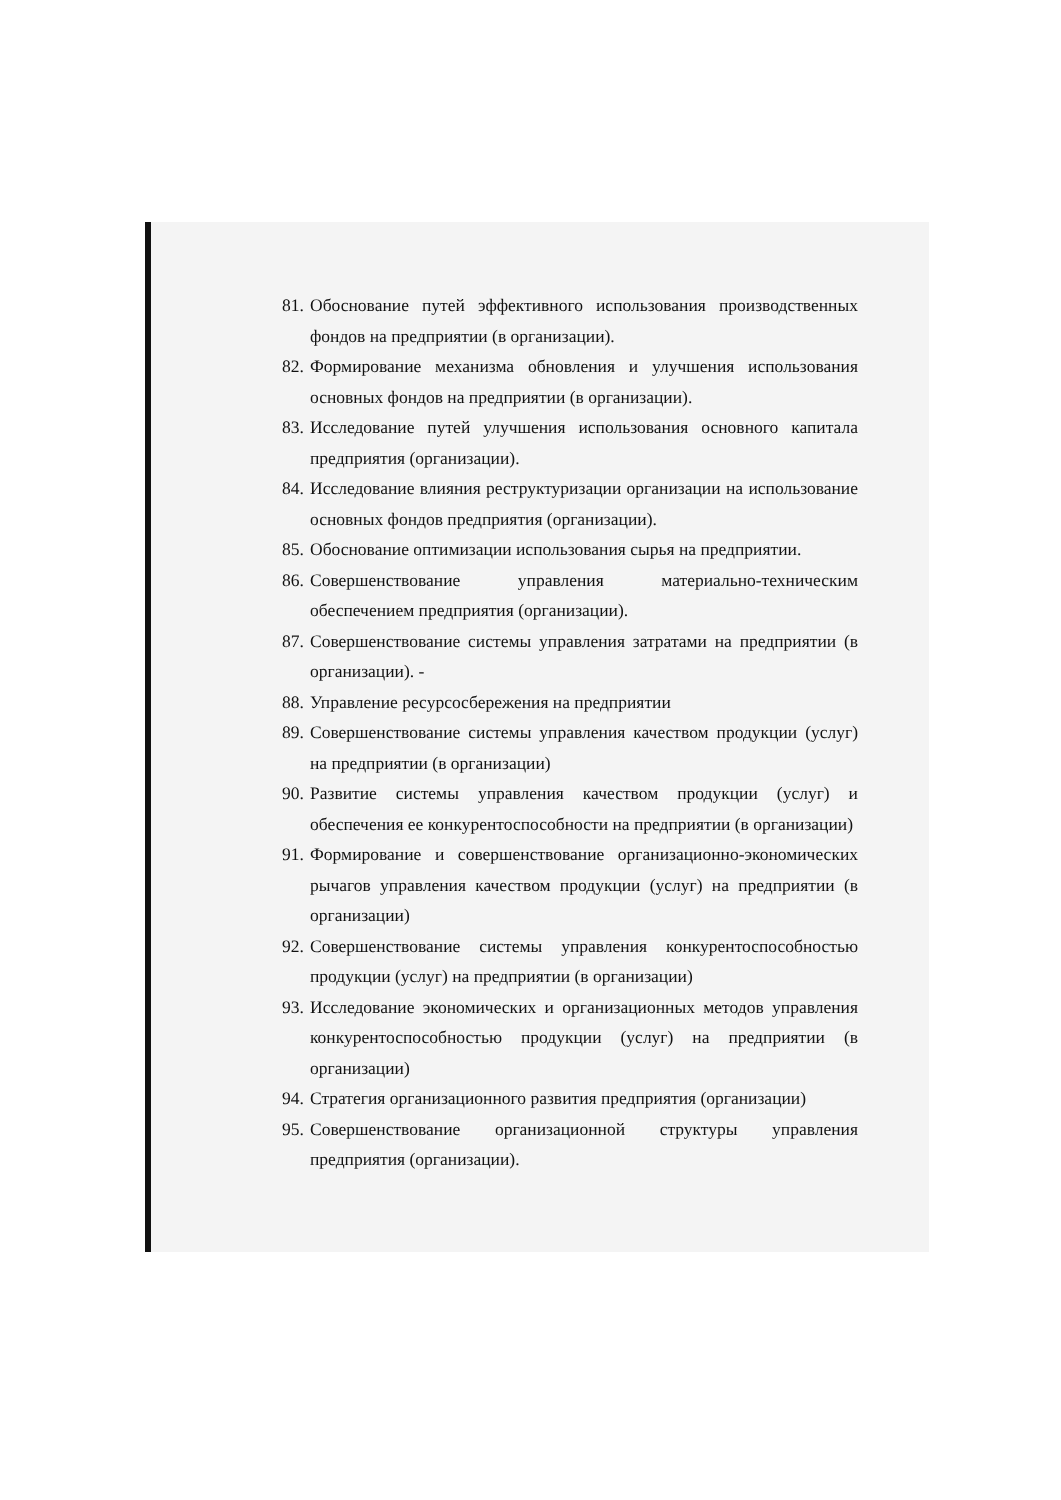81.
Обоснование путей эффективного использования производственных фондов на предприятии (в организации).
82.
Формирование механизма обновления и улучшения использования основных фондов на предприятии (в организации).
83.
Исследование путей улучшения использования основного капитала предприятия (организации).
84.
Исследование влияния реструктуризации организации на использование основных фондов предприятия (организации).
85.
Обоснование оптимизации использования сырья на предприятии.
86.
Совершенствование управления материально-техническим обеспечением предприятия (организации).
87.
Совершенствование системы управления затратами на предприятии (в организации). -
88.
Управление ресурсосбережения на предприятии
89.
Совершенствование системы управления качеством продукции (услуг) на предприятии (в организации)
90.
Развитие системы управления качеством продукции (услуг) и обеспечения ее конкурентоспособности на предприятии (в организации)
91.
Формирование и совершенствование организационно-экономических рычагов управления качеством продукции (услуг) на предприятии (в организации)
92.
Совершенствование системы управления конкурентоспособностью продукции (услуг) на предприятии (в организации)
93.
Исследование экономических и организационных методов управления конкурентоспособностью продукции (услуг) на предприятии (в организации)
94.
Стратегия организационного развития предприятия (организации)
95.
Совершенствование организационной структуры управления предприятия (организации).